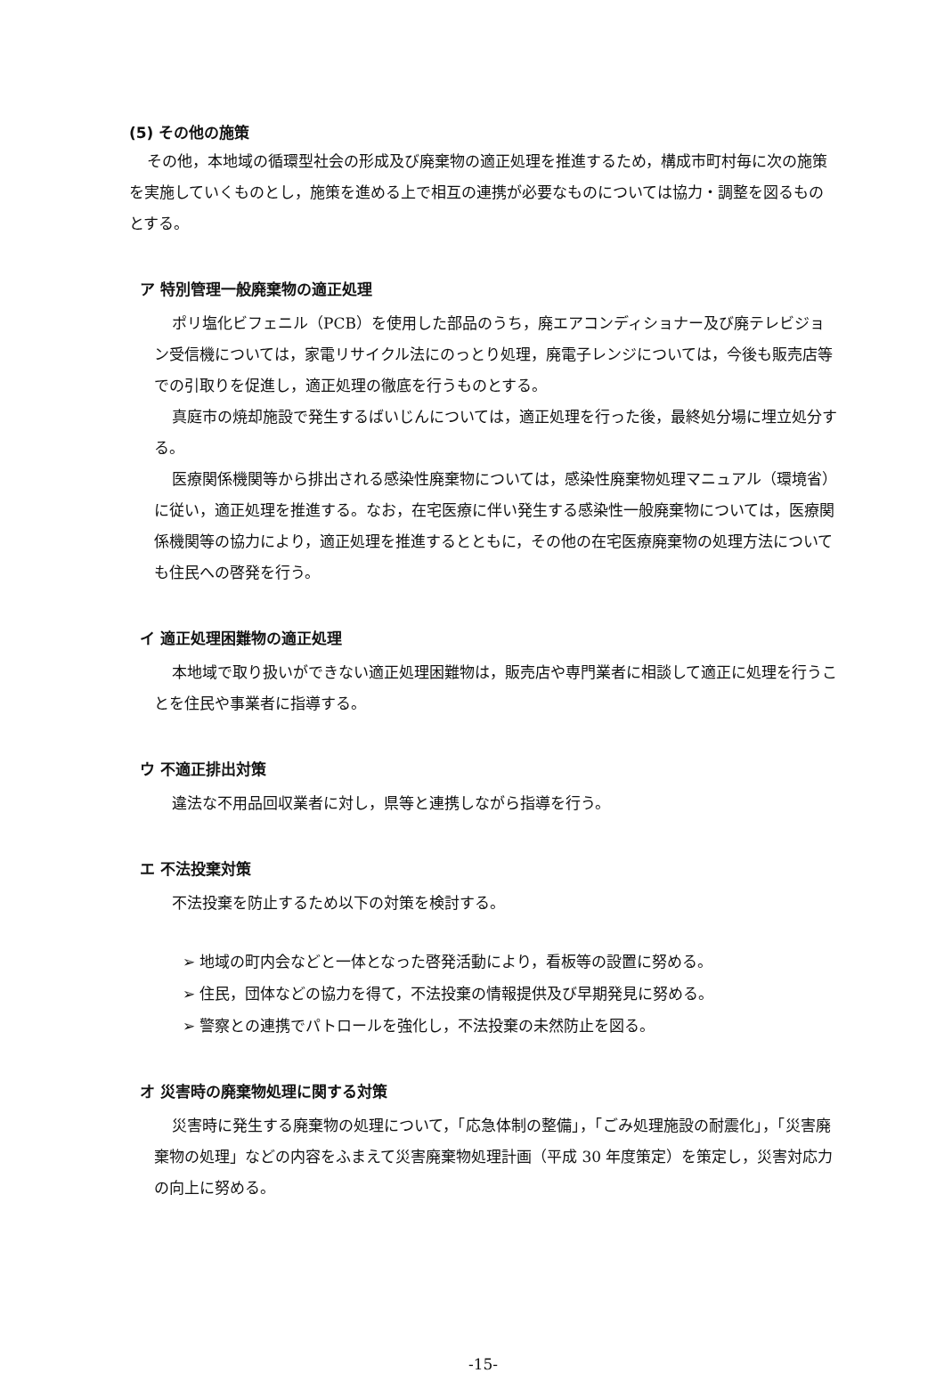(5) その他の施策
その他，本地域の循環型社会の形成及び廃棄物の適正処理を推進するため，構成市町村毎に次の施策を実施していくものとし，施策を進める上で相互の連携が必要なものについては協力・調整を図るものとする。
ア 特別管理一般廃棄物の適正処理
ポリ塩化ビフェニル（PCB）を使用した部品のうち，廃エアコンディショナー及び廃テレビジョン受信機については，家電リサイクル法にのっとり処理，廃電子レンジについては，今後も販売店等での引取りを促進し，適正処理の徹底を行うものとする。
真庭市の焼却施設で発生するばいじんについては，適正処理を行った後，最終処分場に埋立処分する。
医療関係機関等から排出される感染性廃棄物については，感染性廃棄物処理マニュアル（環境省）に従い，適正処理を推進する。なお，在宅医療に伴い発生する感染性一般廃棄物については，医療関係機関等の協力により，適正処理を推進するとともに，その他の在宅医療廃棄物の処理方法についても住民への啓発を行う。
イ 適正処理困難物の適正処理
本地域で取り扱いができない適正処理困難物は，販売店や専門業者に相談して適正に処理を行うことを住民や事業者に指導する。
ウ 不適正排出対策
違法な不用品回収業者に対し，県等と連携しながら指導を行う。
エ 不法投棄対策
不法投棄を防止するため以下の対策を検討する。
➢ 地域の町内会などと一体となった啓発活動により，看板等の設置に努める。
➢ 住民，団体などの協力を得て，不法投棄の情報提供及び早期発見に努める。
➢ 警察との連携でパトロールを強化し，不法投棄の未然防止を図る。
オ 災害時の廃棄物処理に関する対策
災害時に発生する廃棄物の処理について，「応急体制の整備」，「ごみ処理施設の耐震化」，「災害廃棄物の処理」などの内容をふまえて災害廃棄物処理計画（平成 30 年度策定）を策定し，災害対応力の向上に努める。
-15-